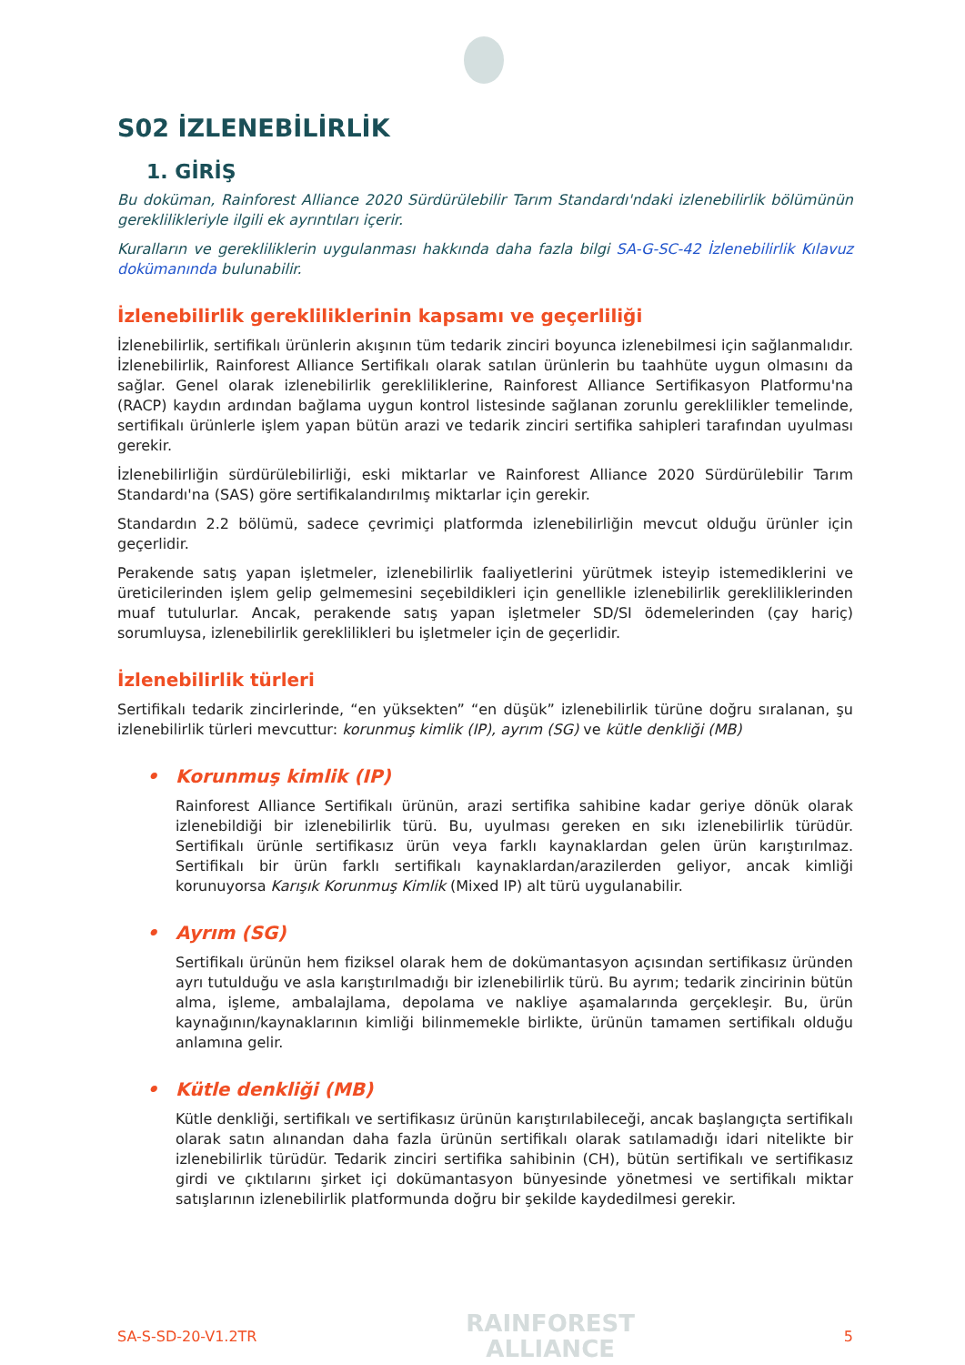S02 İZLENEBİLİRLİK
1. GİRİŞ
Bu doküman, Rainforest Alliance 2020 Sürdürülebilir Tarım Standardı'ndaki izlenebilirlik bölümünün gereklilikleriyle ilgili ek ayrıntıları içerir.
Kuralların ve gerekliliklerin uygulanması hakkında daha fazla bilgi SA-G-SC-42 İzlenebilirlik Kılavuz dokümanında bulunabilir.
İzlenebilirlik gerekliliklerinin kapsamı ve geçerliliği
İzlenebilirlik, sertifikalı ürünlerin akışının tüm tedarik zinciri boyunca izlenebilmesi için sağlanmalıdır. İzlenebilirlik, Rainforest Alliance Sertifikalı olarak satılan ürünlerin bu taahhüte uygun olmasını da sağlar. Genel olarak izlenebilirlik gerekliliklerine, Rainforest Alliance Sertifikasyon Platformu'na (RACP) kaydın ardından bağlama uygun kontrol listesinde sağlanan zorunlu gereklilikler temelinde, sertifikalı ürünlerle işlem yapan bütün arazi ve tedarik zinciri sertifika sahipleri tarafından uyulması gerekir.
İzlenebilirliğin sürdürülebilirliği, eski miktarlar ve Rainforest Alliance 2020 Sürdürülebilir Tarım Standardı'na (SAS) göre sertifikalandırılmış miktarlar için gerekir.
Standardın 2.2 bölümü, sadece çevrimiçi platformda izlenebilirliğin mevcut olduğu ürünler için geçerlidir.
Perakende satış yapan işletmeler, izlenebilirlik faaliyetlerini yürütmek isteyip istemediklerini ve üreticilerinden işlem gelip gelmemesini seçebildikleri için genellikle izlenebilirlik gerekliliklerinden muaf tutulurlar. Ancak, perakende satış yapan işletmeler SD/SI ödemelerinden (çay hariç) sorumluysa, izlenebilirlik gereklilikleri bu işletmeler için de geçerlidir.
İzlenebilirlik türleri
Sertifikalı tedarik zincirlerinde, “en yüksekten” “en düşük” izlenebilirlik türüne doğru sıralanan, şu izlenebilirlik türleri mevcuttur: korunmuş kimlik (IP), ayrım (SG) ve kütle denkliği (MB)
• Korunmuş kimlik (IP)
Rainforest Alliance Sertifikalı ürünün, arazi sertifika sahibine kadar geriye dönük olarak izlenebildiği bir izlenebilirlik türü. Bu, uyulması gereken en sıkı izlenebilirlik türüdür. Sertifikalı ürünle sertifikasız ürün veya farklı kaynaklardan gelen ürün karıştırılmaz. Sertifikalı bir ürün farklı sertifikalı kaynaklardan/arazilerden geliyor, ancak kimliği korunuyorsa Karışık Korunmuş Kimlik (Mixed IP) alt türü uygulanabilir.
• Ayrım (SG)
Sertifikalı ürünün hem fiziksel olarak hem de dokümantasyon açısından sertifikasız üründen ayrı tutulduğu ve asla karıştırılmadığı bir izlenebilirlik türü. Bu ayrım; tedarik zincirinin bütün alma, işleme, ambalajlama, depolama ve nakliye aşamalarında gerçekleşir. Bu, ürün kaynağının/kaynaklarının kimliği bilinmemekle birlikte, ürünün tamamen sertifikalı olduğu anlamına gelir.
• Kütle denkliği (MB)
Kütle denkliği, sertifikalı ve sertifikasız ürünün karıştırılabileceği, ancak başlangıçta sertifikalı olarak satın alınandan daha fazla ürünün sertifikalı olarak satılamadığı idari nitelikte bir izlenebilirlik türüdür. Tedarik zinciri sertifika sahibinin (CH), bütün sertifikalı ve sertifikasız girdi ve çıktılarını şirket içi dokümantasyon bünyesinde yönetmesi ve sertifikalı miktar satışlarının izlenebilirlik platformunda doğru bir şekilde kaydedilmesi gerekir.
SA-S-SD-20-V1.2TR
RAINFOREST
ALLIANCE
5